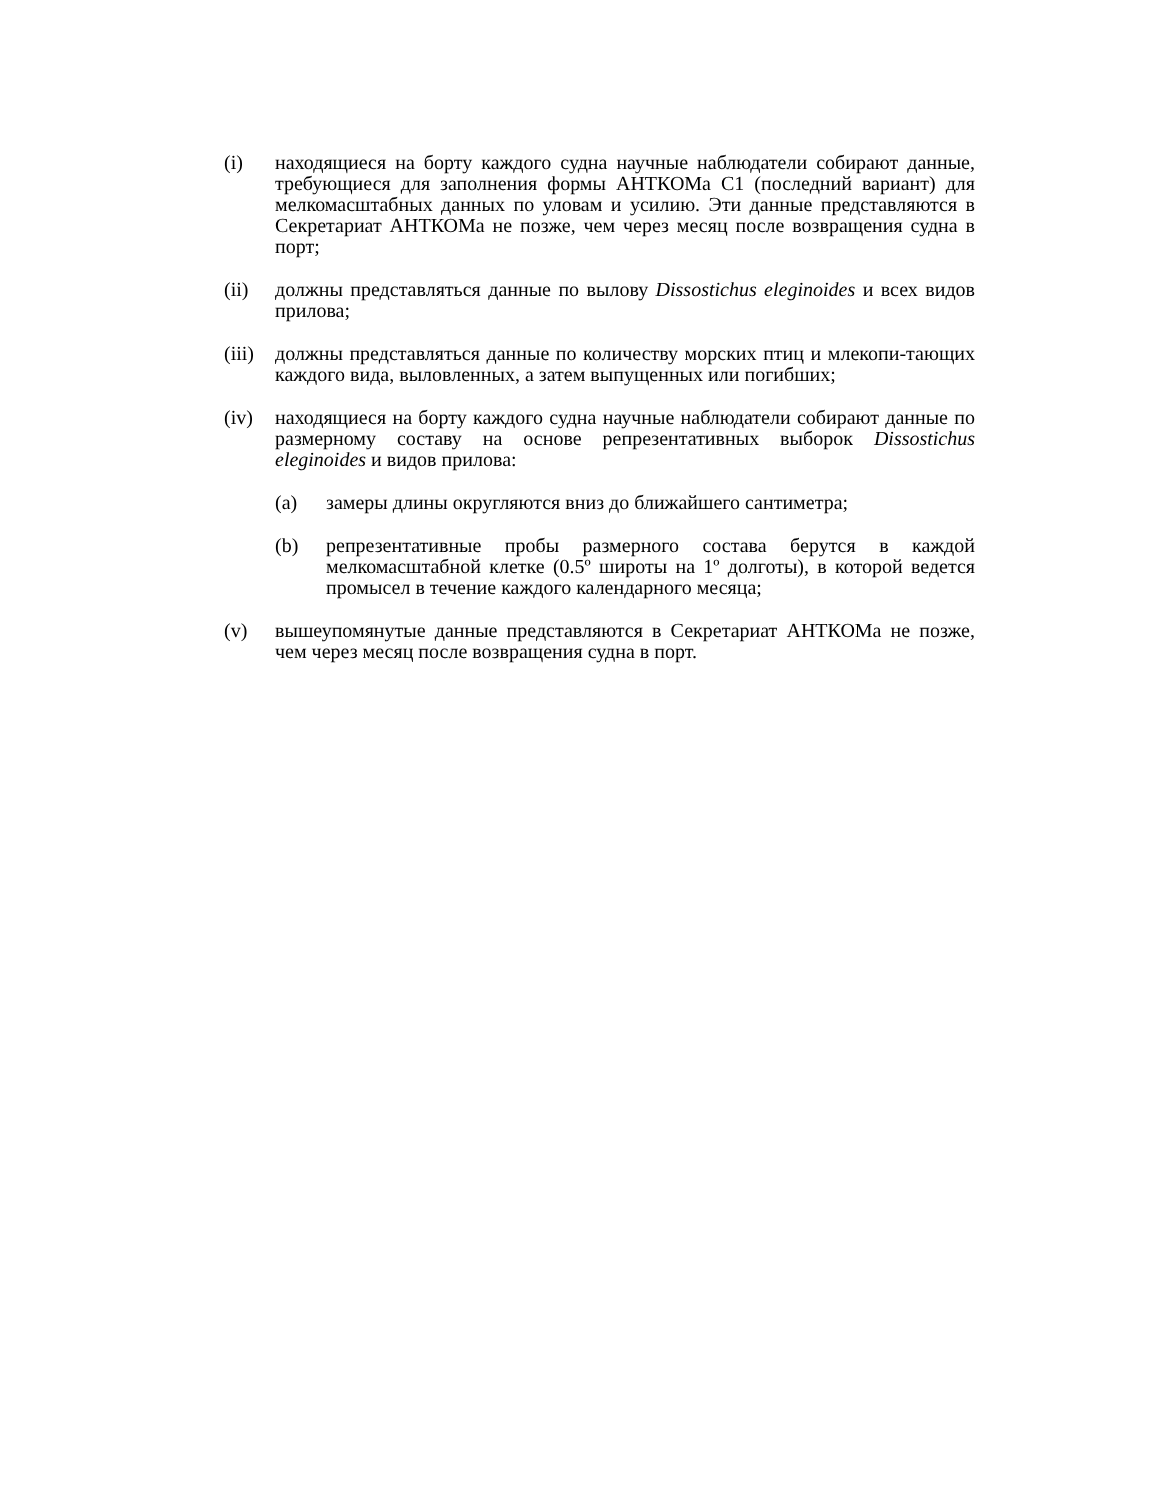(i) находящиеся на борту каждого судна научные наблюдатели собирают данные, требующиеся для заполнения формы АНТКОМа C1 (последний вариант) для мелкомасштабных данных по уловам и усилию. Эти данные представляются в Секретариат АНТКОМа не позже, чем через месяц после возвращения судна в порт;
(ii) должны представляться данные по вылову Dissostichus eleginoides и всех видов прилова;
(iii)
должны представляться данные по количеству морских птиц и млекопи-тающих каждого вида, выловленных, а затем выпущенных или погибших;
(iv) находящиеся на борту каждого судна научные наблюдатели собирают данные по размерному составу на основе репрезентативных выборок Dissostichus eleginoides и видов прилова:
(a) замеры длины округляются вниз до ближайшего сантиметра;
(b) репрезентативные пробы размерного состава берутся в каждой мелкомасштабной клетке (0.5º широты на 1º долготы), в которой ведется промысел в течение каждого календарного месяца;
(v) вышеупомянутые данные представляются в Секретариат АНТКОМа не позже, чем через месяц после возвращения судна в порт.